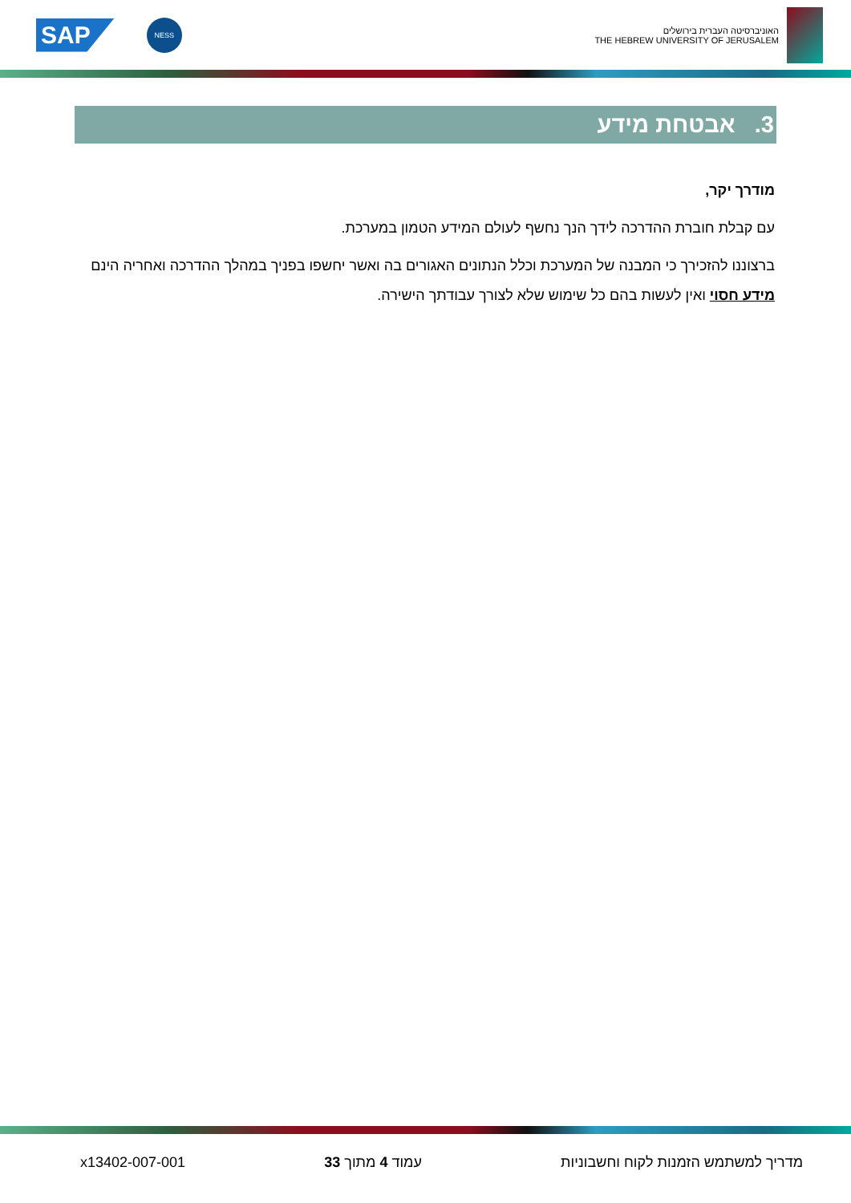SAP
NESS
האוניברסיטה העברית בירושלים
THE HEBREW UNIVERSITY OF JERUSALEM
3. אבטחת מידע
מודרך יקר,
עם קבלת חוברת ההדרכה לידך הנך נחשף לעולם המידע הטמון במערכת.
ברצוננו להזכירך כי המבנה של המערכת וכלל הנתונים האגורים בה ואשר יחשפו בפניך במהלך ההדרכה ואחריה הינם מידע חסוי ואין לעשות בהם כל שימוש שלא לצורך עבודתך הישירה.
מדריך למשתמש הזמנות לקוח וחשבוניות עמוד 4 מתוך 33 x13402-007-001